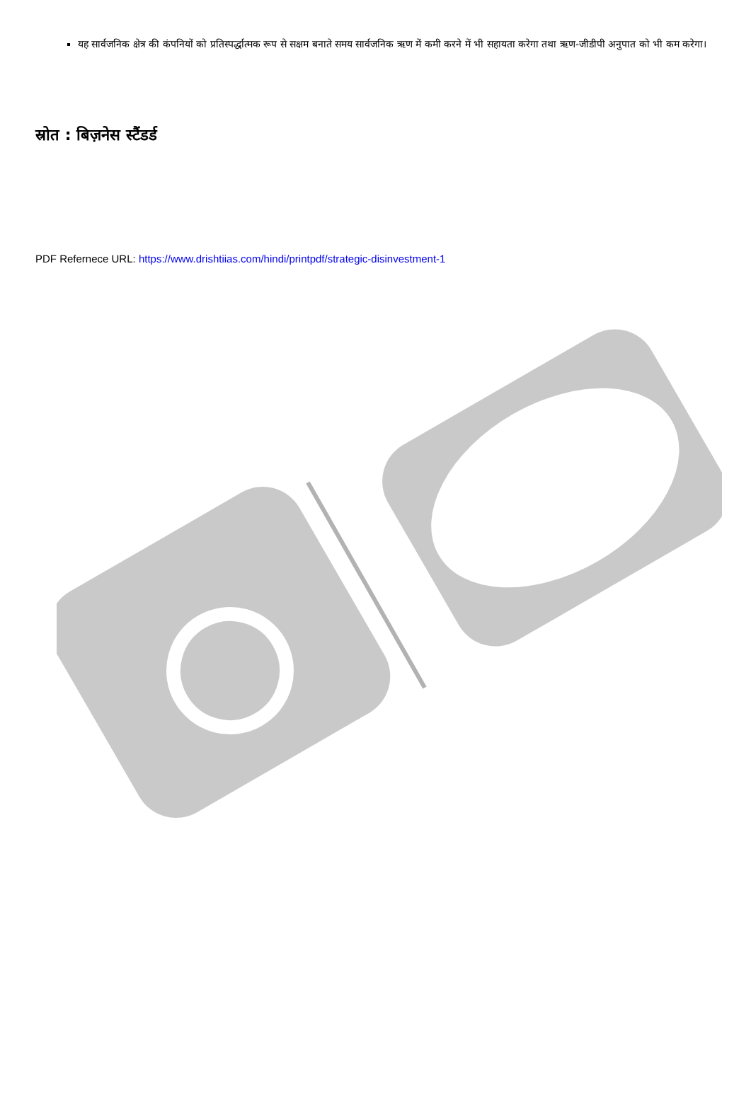यह सार्वजनिक क्षेत्र की कंपनियों को प्रतिस्पर्द्धात्मक रूप से सक्षम बनाते समय सार्वजनिक ऋण में कमी करने में भी सहायता करेगा तथा ऋण-जीडीपी अनुपात को भी कम करेगा।
स्रोत : बिज़नेस स्टैंडर्ड
PDF Refernece URL: https://www.drishtiias.com/hindi/printpdf/strategic-disinvestment-1